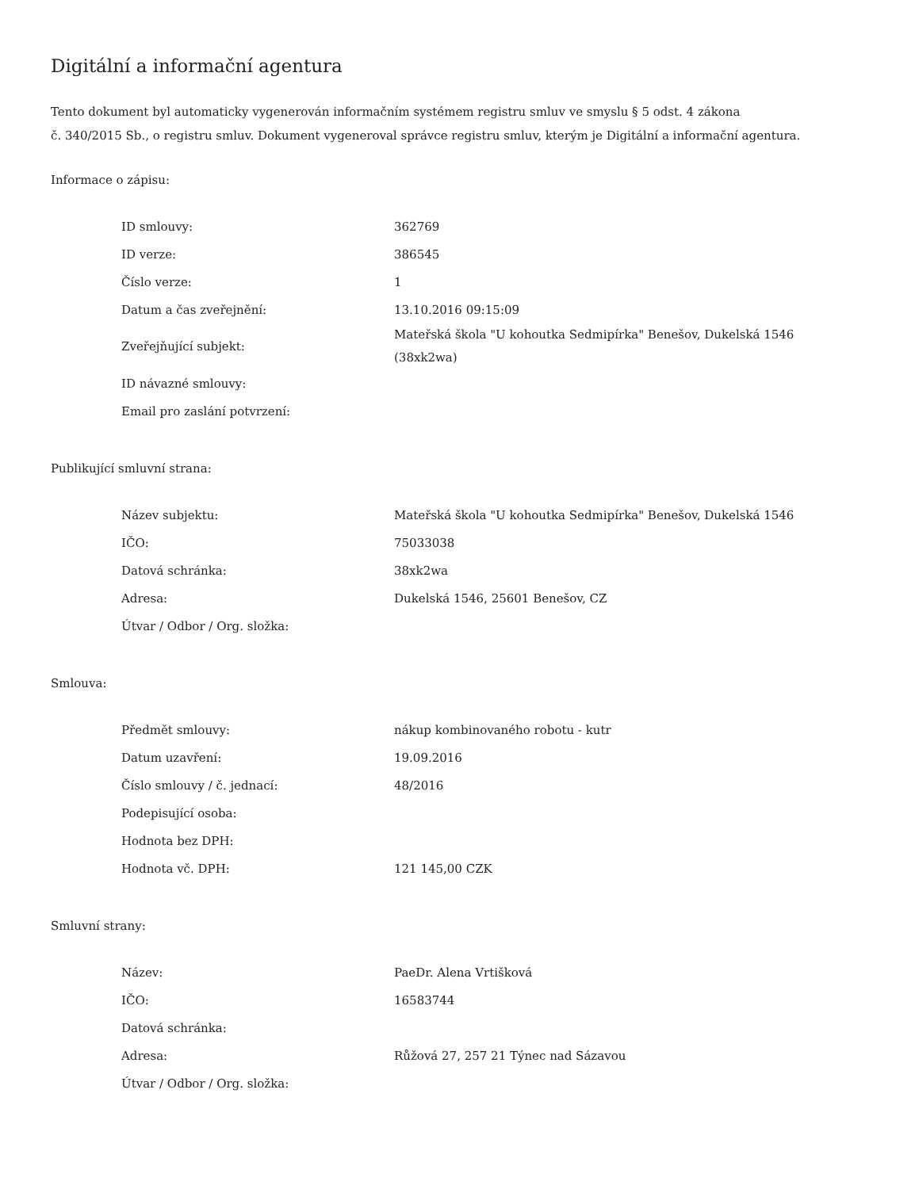Digitální a informační agentura
Tento dokument byl automaticky vygenerován informačním systémem registru smluv ve smyslu § 5 odst. 4 zákona
č. 340/2015 Sb., o registru smluv. Dokument vygeneroval správce registru smluv, kterým je Digitální a informační agentura.
Informace o zápisu:
| ID smlouvy: | 362769 |
| ID verze: | 386545 |
| Číslo verze: | 1 |
| Datum a čas zveřejnění: | 13.10.2016 09:15:09 |
| Zveřejňující subjekt: | Mateřská škola "U kohoutka Sedmipírka" Benešov, Dukelská 1546 (38xk2wa) |
| ID návazné smlouvy: | |
| Email pro zaslání potvrzení: | |
Publikující smluvní strana:
| Název subjektu: | Mateřská škola "U kohoutka Sedmipírka" Benešov, Dukelská 1546 |
| IČO: | 75033038 |
| Datová schránka: | 38xk2wa |
| Adresa: | Dukelská 1546, 25601 Benešov, CZ |
| Útvar / Odbor / Org. složka: | |
Smlouva:
| Předmět smlouvy: | nákup kombinovaného robotu - kutr |
| Datum uzavření: | 19.09.2016 |
| Číslo smlouvy / č. jednací: | 48/2016 |
| Podepisující osoba: | |
| Hodnota bez DPH: | |
| Hodnota vč. DPH: | 121 145,00 CZK |
Smluvní strany:
| Název: | PaeDr. Alena Vrtišková |
| IČO: | 16583744 |
| Datová schránka: | |
| Adresa: | Růžová 27, 257 21 Týnec nad Sázavou |
| Útvar / Odbor / Org. složka: | |